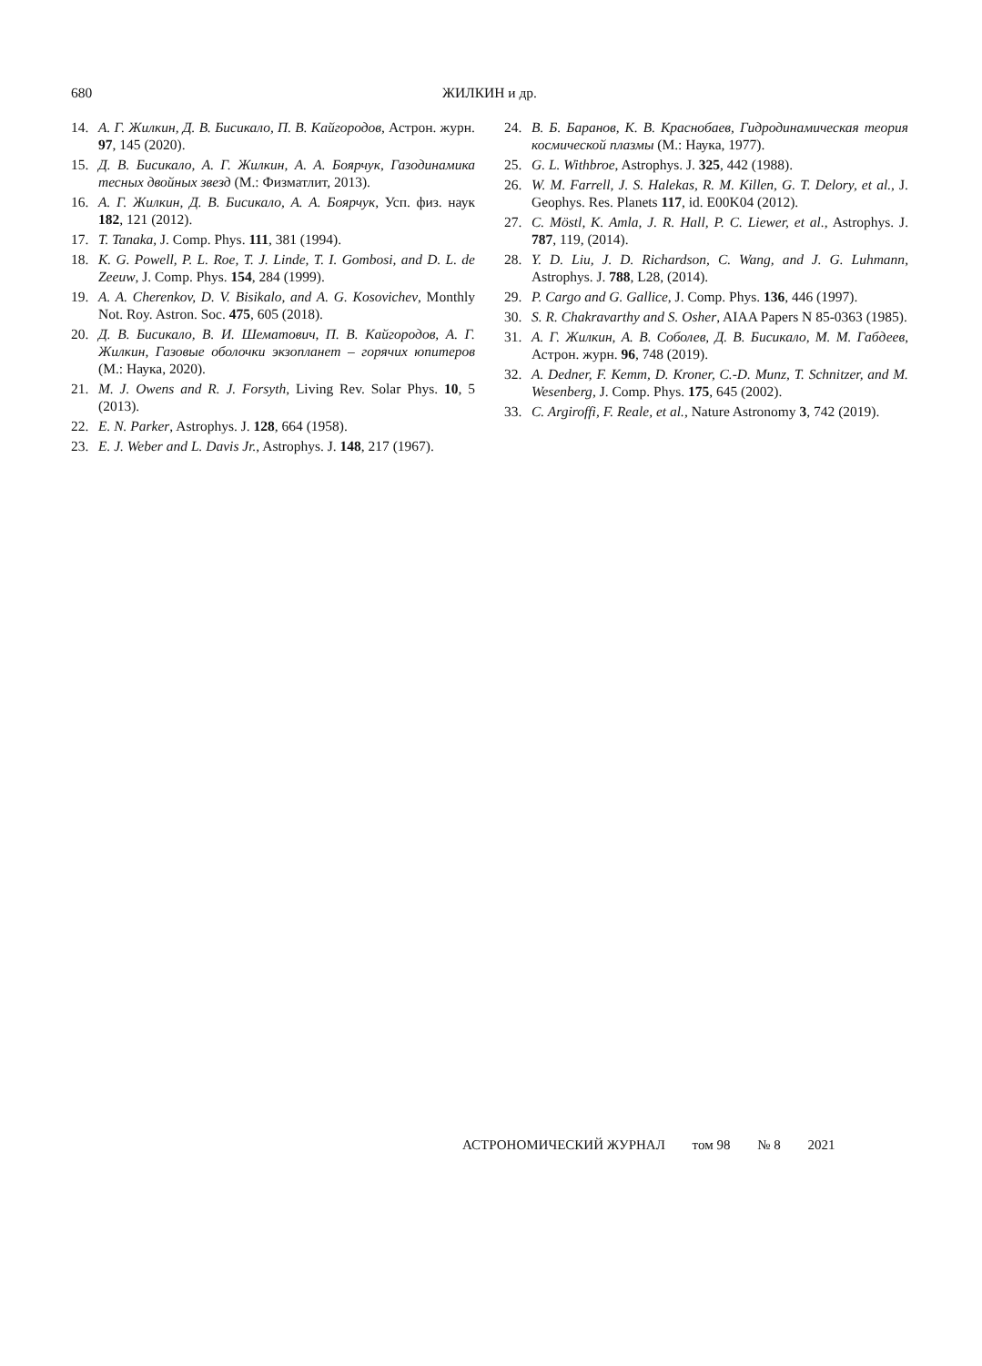680 ЖИЛКИН и др.
14. А. Г. Жилкин, Д. В. Бисикало, П. В. Кайгородов, Астрон. журн. 97, 145 (2020).
15. Д. В. Бисикало, А. Г. Жилкин, А. А. Боярчук, Газодинамика тесных двойных звезд (М.: Физматлит, 2013).
16. А. Г. Жилкин, Д. В. Бисикало, А. А. Боярчук, Усп. физ. наук 182, 121 (2012).
17. T. Tanaka, J. Comp. Phys. 111, 381 (1994).
18. K. G. Powell, P. L. Roe, T. J. Linde, T. I. Gombosi, and D. L. de Zeeuw, J. Comp. Phys. 154, 284 (1999).
19. A. A. Cherenkov, D. V. Bisikalo, and A. G. Kosovichev, Monthly Not. Roy. Astron. Soc. 475, 605 (2018).
20. Д. В. Бисикало, В. И. Шематович, П. В. Кайгородов, А. Г. Жилкин, Газовые оболочки экзопланет – горячих юпитеров (М.: Наука, 2020).
21. M. J. Owens and R. J. Forsyth, Living Rev. Solar Phys. 10, 5 (2013).
22. E. N. Parker, Astrophys. J. 128, 664 (1958).
23. E. J. Weber and L. Davis Jr., Astrophys. J. 148, 217 (1967).
24. В. Б. Баранов, К. В. Краснобаев, Гидродинамическая теория космической плазмы (М.: Наука, 1977).
25. G. L. Withbroe, Astrophys. J. 325, 442 (1988).
26. W. M. Farrell, J. S. Halekas, R. M. Killen, G. T. Delory, et al., J. Geophys. Res. Planets 117, id. E00K04 (2012).
27. C. Möstl, K. Amla, J. R. Hall, P. C. Liewer, et al., Astrophys. J. 787, 119, (2014).
28. Y. D. Liu, J. D. Richardson, C. Wang, and J. G. Luhmann, Astrophys. J. 788, L28, (2014).
29. P. Cargo and G. Gallice, J. Comp. Phys. 136, 446 (1997).
30. S. R. Chakravarthy and S. Osher, AIAA Papers N 85-0363 (1985).
31. А. Г. Жилкин, А. В. Соболев, Д. В. Бисикало, М. М. Габдеев, Астрон. журн. 96, 748 (2019).
32. A. Dedner, F. Kemm, D. Kroner, C.-D. Munz, T. Schnitzer, and M. Wesenberg, J. Comp. Phys. 175, 645 (2002).
33. C. Argiroffi, F. Reale, et al., Nature Astronomy 3, 742 (2019).
АСТРОНОМИЧЕСКИЙ ЖУРНАЛ том 98 № 8 2021